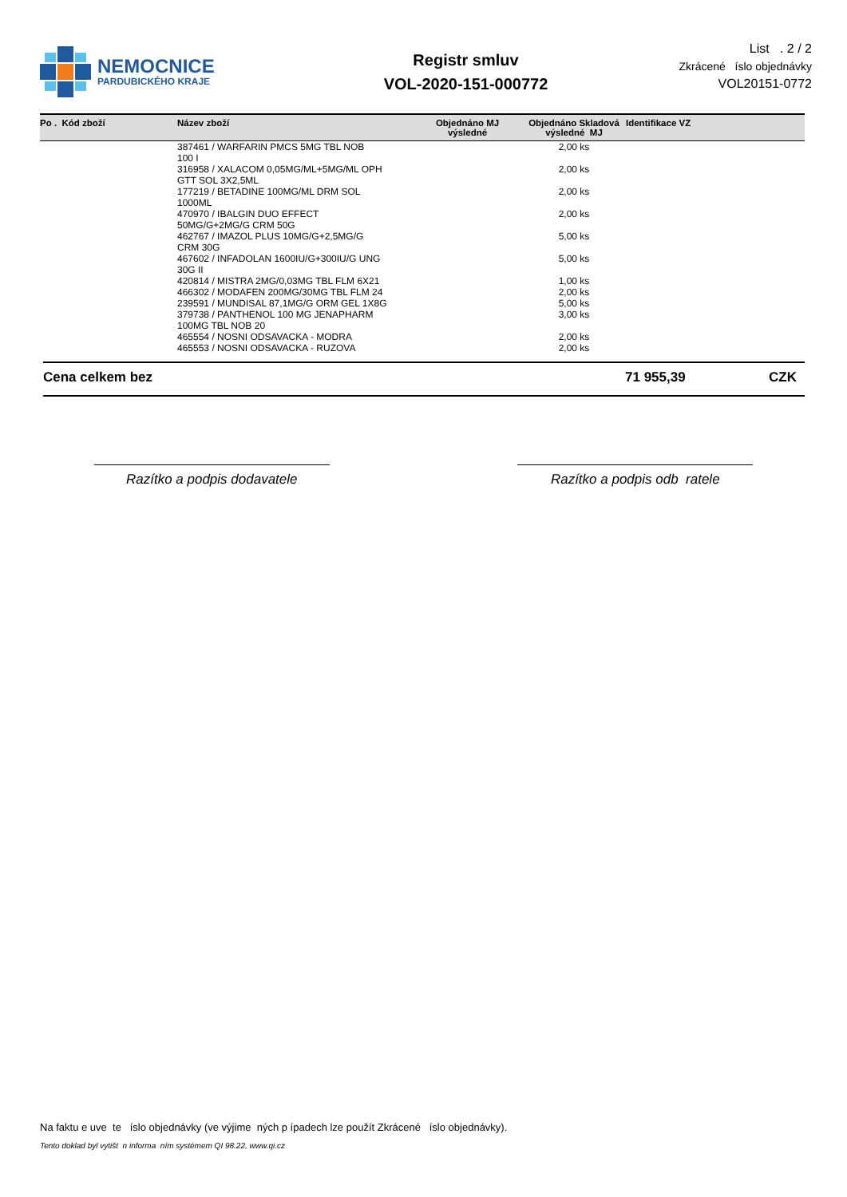NEMOCNICE
PARDUBICKÉHO KRAJE
Registr smluv
VOL-2020-151-000772
List . 2 / 2
Zkrácené íslo objednávky
VOL20151-0772
| Po . Kód zboží | Název zboží | Objednáno MJ výsledné | Objednáno Skladová výsledné MJ | Identifikace VZ |
| --- | --- | --- | --- | --- |
| | 387461 / WARFARIN PMCS 5MG TBL NOB 100 I | | 2,00 ks | |
| | 316958 / XALACOM 0,05MG/ML+5MG/ML OPH GTT SOL 3X2,5ML | | 2,00 ks | |
| | 177219 / BETADINE 100MG/ML DRM SOL 1000ML | | 2,00 ks | |
| | 470970 / IBALGIN DUO EFFECT 50MG/G+2MG/G CRM 50G | | 2,00 ks | |
| | 462767 / IMAZOL PLUS 10MG/G+2,5MG/G CRM 30G | | 5,00 ks | |
| | 467602 / INFADOLAN 1600IU/G+300IU/G UNG 30G II | | 5,00 ks | |
| | 420814 / MISTRA 2MG/0,03MG TBL FLM 6X21 | | 1,00 ks | |
| | 466302 / MODAFEN 200MG/30MG TBL FLM 24 | | 2,00 ks | |
| | 239591 / MUNDISAL 87,1MG/G ORM GEL 1X8G | | 5,00 ks | |
| | 379738 / PANTHENOL 100 MG JENAPHARM 100MG TBL NOB 20 | | 3,00 ks | |
| | 465554 / NOSNI ODSAVACKA - MODRA | | 2,00 ks | |
| | 465553 / NOSNI ODSAVACKA - RUZOVA | | 2,00 ks | |
Cena celkem bez 71 955,39 CZK
Razítko a podpis dodavatele Razítko a podpis odb ratele
Na faktu e uve te íslo objednávky (ve výjime ných p ípadech lze použít Zkrácené íslo objednávky).
Tento doklad byl vytišt n informa ním systémem QI 98.22, www.qi.cz